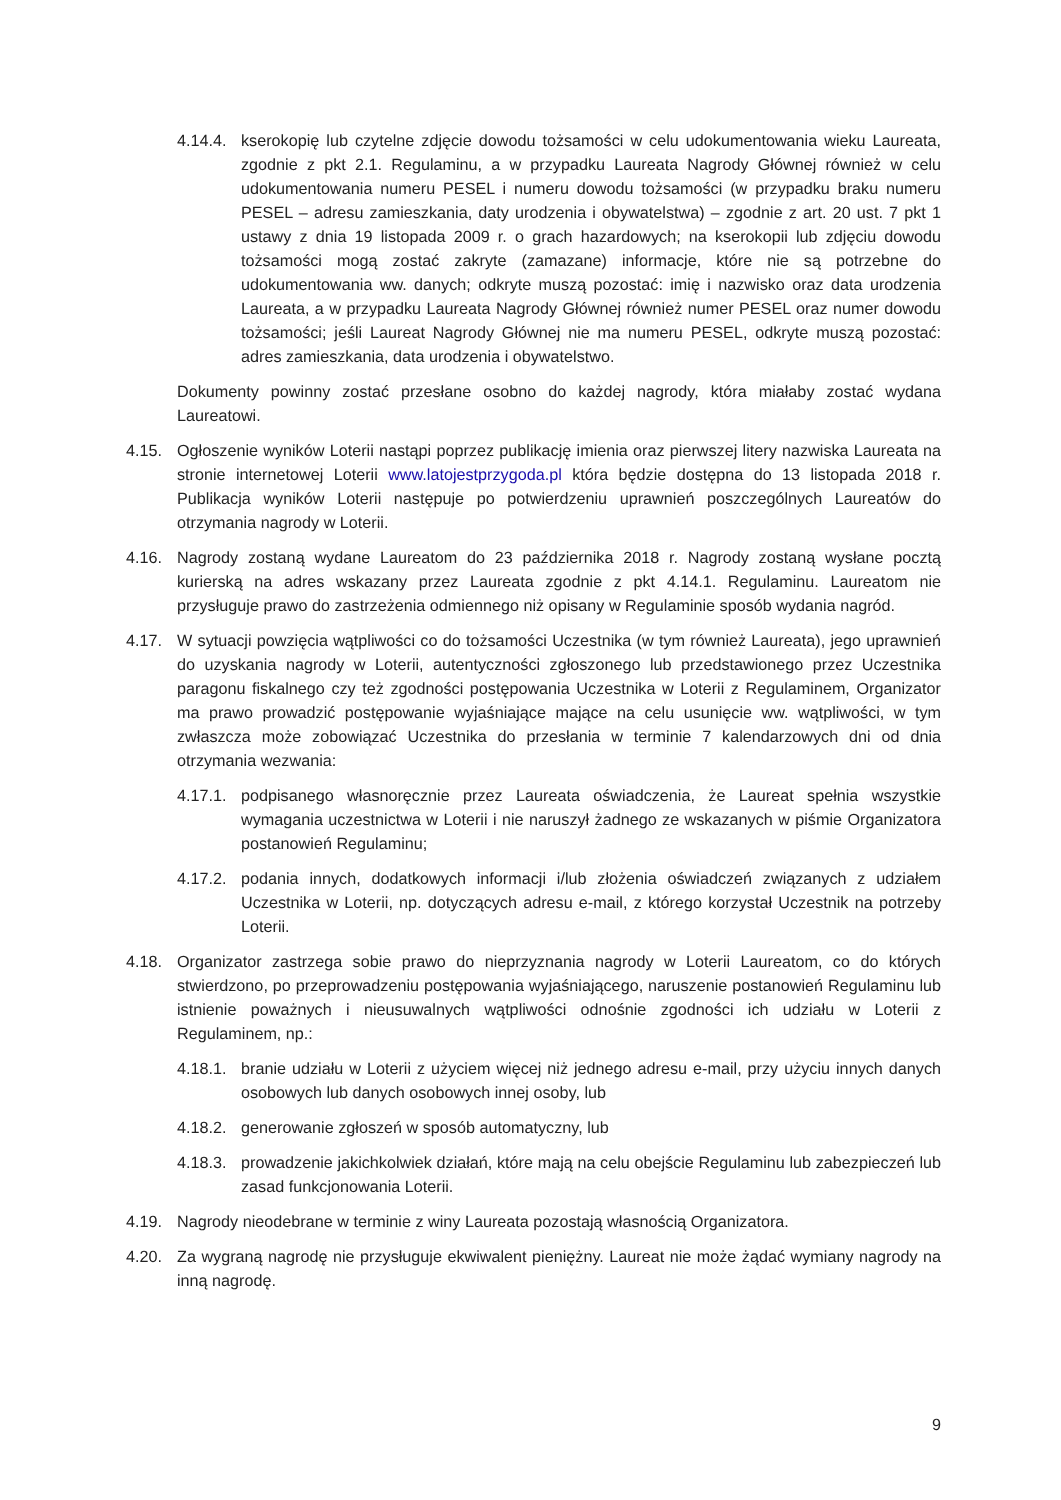4.14.4.
kserokopię lub czytelne zdjęcie dowodu tożsamości w celu udokumentowania wieku Laureata, zgodnie z pkt 2.1. Regulaminu, a w przypadku Laureata Nagrody Głównej również w celu udokumentowania numeru PESEL i numeru dowodu tożsamości (w przypadku braku numeru PESEL – adresu zamieszkania, daty urodzenia i obywatelstwa) – zgodnie z art. 20 ust. 7 pkt 1 ustawy z dnia 19 listopada 2009 r. o grach hazardowych; na kserokopii lub zdjęciu dowodu tożsamości mogą zostać zakryte (zamazane) informacje, które nie są potrzebne do udokumentowania ww. danych; odkryte muszą pozostać: imię i nazwisko oraz data urodzenia Laureata, a w przypadku Laureata Nagrody Głównej również numer PESEL oraz numer dowodu tożsamości; jeśli Laureat Nagrody Głównej nie ma numeru PESEL, odkryte muszą pozostać: adres zamieszkania, data urodzenia i obywatelstwo.
Dokumenty powinny zostać przesłane osobno do każdej nagrody, która miałaby zostać wydana Laureatowi.
4.15. Ogłoszenie wyników Loterii nastąpi poprzez publikację imienia oraz pierwszej litery nazwiska Laureata na stronie internetowej Loterii www.latojestprzygoda.pl która będzie dostępna do 13 listopada 2018 r. Publikacja wyników Loterii następuje po potwierdzeniu uprawnień poszczególnych Laureatów do otrzymania nagrody w Loterii.
4.16. Nagrody zostaną wydane Laureatom do 23 października 2018 r. Nagrody zostaną wysłane pocztą kurierską na adres wskazany przez Laureata zgodnie z pkt 4.14.1. Regulaminu. Laureatom nie przysługuje prawo do zastrzeżenia odmiennego niż opisany w Regulaminie sposób wydania nagród.
4.17. W sytuacji powzięcia wątpliwości co do tożsamości Uczestnika (w tym również Laureata), jego uprawnień do uzyskania nagrody w Loterii, autentyczności zgłoszonego lub przedstawionego przez Uczestnika paragonu fiskalnego czy też zgodności postępowania Uczestnika w Loterii z Regulaminem, Organizator ma prawo prowadzić postępowanie wyjaśniające mające na celu usunięcie ww. wątpliwości, w tym zwłaszcza może zobowiązać Uczestnika do przesłania w terminie 7 kalendarzowych dni od dnia otrzymania wezwania:
4.17.1.
podpisanego własnoręcznie przez Laureata oświadczenia, że Laureat spełnia wszystkie wymagania uczestnictwa w Loterii i nie naruszył żadnego ze wskazanych w piśmie Organizatora postanowień Regulaminu;
4.17.2.
podania innych, dodatkowych informacji i/lub złożenia oświadczeń związanych z udziałem Uczestnika w Loterii, np. dotyczących adresu e-mail, z którego korzystał Uczestnik na potrzeby Loterii.
4.18. Organizator zastrzega sobie prawo do nieprzyznania nagrody w Loterii Laureatom, co do których stwierdzono, po przeprowadzeniu postępowania wyjaśniającego, naruszenie postanowień Regulaminu lub istnienie poważnych i nieusuwalnych wątpliwości odnośnie zgodności ich udziału w Loterii z Regulaminem, np.:
4.18.1.
branie udziału w Loterii z użyciem więcej niż jednego adresu e-mail, przy użyciu innych danych osobowych lub danych osobowych innej osoby, lub
4.18.2.
generowanie zgłoszeń w sposób automatyczny, lub
4.18.3.
prowadzenie jakichkolwiek działań, które mają na celu obejście Regulaminu lub zabezpieczeń lub zasad funkcjonowania Loterii.
4.19. Nagrody nieodebrane w terminie z winy Laureata pozostają własnością Organizatora.
4.20. Za wygraną nagrodę nie przysługuje ekwiwalent pieniężny. Laureat nie może żądać wymiany nagrody na inną nagrodę.
9